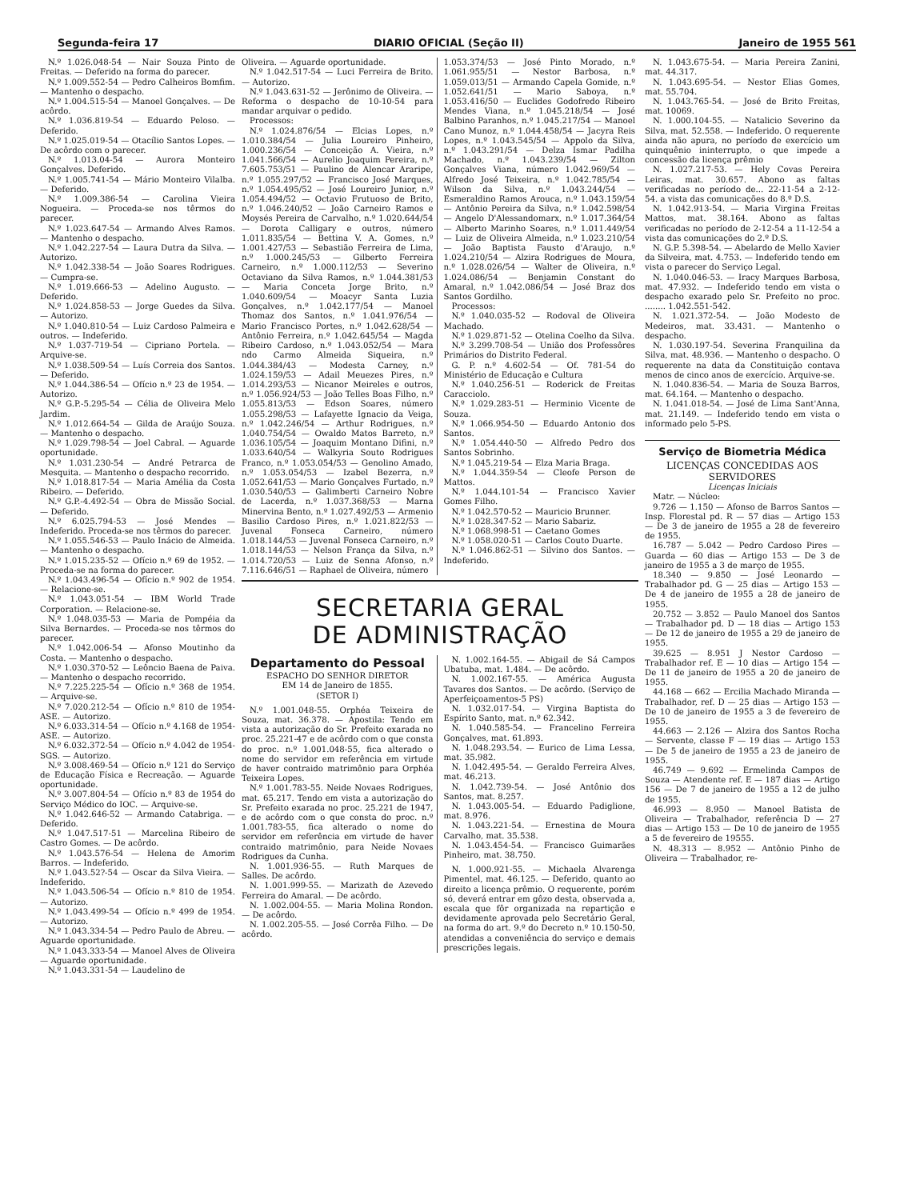Segunda-feira 17 DIARIO OFICIAL (Seção II) Janeiro de 1955 561
N.º 1.026.048-54 — Nair Souza Pinto de Freitas. — Deferido na forma do parecer.
N.º 1.009.552-54 — Pedro Calheiros Bomfim. — Mantenho o despacho.
N.º 1.004.515-54 — Manoel Gonçalves. — De acôrdo.
N.º 1.036.819-54 — Eduardo Peloso. — Deferido.
N.º 1.025.019-54 — Otacílio Santos Lopes. — De acôrdo com o parecer.
N.º 1.013.04-54 — Aurora Monteiro Gonçalves. Deferido.
N.º 1.005.741-54 — Mário Monteiro Vilalba. — Deferido.
N.º 1.009.386-54 — Carolina Vieira Nogueira. — Proceda-se nos têrmos do parecer.
N.º 1.023.647-54 — Armando Alves Ramos. — Mantenho o despacho.
N.º 1.042.227-54 — Laura Dutra da Silva. — Autorizo.
N.º 1.042.338-54 — João Soares Rodrigues. — Cumpra-se.
N.º 1.019.666-53 — Adelino Augusto. — Deferido.
N.º 1.024.858-53 — Jorge Guedes da Silva. — Autorizo.
N.º 1.040.810-54 — Luiz Cardoso Palmeira e outros. — Indeferido.
N.º 1.037-719-54 — Cipriano Portela. — Arquive-se.
N.º 1.038.509-54 — Luís Correia dos Santos. — Deferido.
N.º 1.044.386-54 — Ofício n.º 23 de 1954. — Autorizo.
N.º G.P.-5.295-54 — Célia de Oliveira Melo Jardim.
N.º 1.012.664-54 — Gilda de Araújo Souza. — Mantenho o despacho.
N.º 1.029.798-54 — Joel Cabral. — Aguarde oportunidade.
N.º 1.031.230-54 — André Petrarca de Mesquita. — Mantenho o despacho recorrido.
N.º 1.018.817-54 — Maria Amélia da Costa Ribeiro. — Deferido.
N.º G.P.-4.492-54 — Obra de Missão Social. — Deferido.
N.º 6.025.794-53 — José Mendes — Indeferido. Proceda-se nos têrmos do parecer.
N.º 1.055.546-53 — Paulo Inácio de Almeida. — Mantenho o despacho.
N.º 1.015.235-52 — Ofício n.º 69 de 1952. — Proceda-se na forma do parecer.
N.º 1.043.496-54 — Ofício n.º 902 de 1954. — Relacione-se.
N.º 1.043.051-54 — IBM World Trade Corporation. — Relacione-se.
N.º 1.048.035-53 — Maria de Pompéia da Silva Bernardes. — Proceda-se nos têrmos do parecer.
N.º 1.042.006-54 — Afonso Moutinho da Costa. — Mantenho o despacho.
N.º 1.030.370-52 — Leôncio Baena de Paiva. — Mantenho o despacho recorrido.
N.º 7.225.225-54 — Ofício n.º 368 de 1954. — Arquive-se.
N.º 7.020.212-54 — Ofício n.º 810 de 1954-ASE. — Autorizo.
N.º 6.033.314-54 — Ofício n.º 4.168 de 1954-ASE. — Autorizo.
N.º 6.032.372-54 — Ofício n.º 4.042 de 1954-SGS. — Autorizo.
N.º 3.008.469-54 — Ofício n.º 121 do Serviço de Educação Física e Recreação. — Aguarde oportunidade.
N.º 3.007.804-54 — Ofício n.º 83 de 1954 do Serviço Médico do IOC. — Arquive-se.
N.º 1.042.646-52 — Armando Catabriga. — Deferido.
N.º 1.047.517-51 — Marcelina Ribeiro de Castro Gomes. — De acôrdo.
N.º 1.043.576-54 — Helena de Amorim Barros. — Indeferido.
N.º 1.043.52?-54 — Oscar da Silva Vieira. — Indeferido.
N.º 1.043.506-54 — Ofício n.º 810 de 1954. — Autorizo.
N.º 1.043.499-54 — Ofício n.º 499 de 1954. — Autorizo.
N.º 1.043.334-54 — Pedro Paulo de Abreu. — Aguarde oportunidade.
N.º 1.043.333-54 — Manoel Alves de Oliveira — Aguarde oportunidade.
N.º 1.043.331-54 — Laudelino de
Oliveira. — Aguarde oportunidade.
N.º 1.042.517-54 — Luci Ferreira de Brito. — Autorizo.
N.º 1.043.631-52 — Jerônimo de Oliveira. — Reforma o despacho de 10-10-54 para mandar arquivar o pedido.
Processos:
N.º 1.024.876/54 — Elcias Lopes, n.º 1.010.384/54 — Julia Loureiro Pinheiro, 1.000.236/54 — Conceição A. Vieira, n.º 1.041.566/54 — Aurelio Joaquim Pereira, n.º 7.605.753/51 — Paulino de Alencar Araripe, n.º 1.055.297/52 — Francisco José Marques, n.º 1.054.495/52 — José Loureiro Junior, n.º 1.054.494/52 — Octavio Frutuoso de Brito, n.º 1.046.240/52 — João Carneiro Ramos e Moysés Pereira de Carvalho, n.º 1.020.644/54 — Dorota Calligary e outros, número 1.011.835/54 — Bettina V. A. Gomes, n.º 1.001.427/53 — Sebastião Ferreira de Lima, n.º 1.000.245/53 — Gilberto Ferreira Carneiro, n.º 1.000.112/53 — Severino Octaviano da Silva Ramos, n.º 1.044.381/53 — Maria Conceta Jorge Brito, n.º 1.040.609/54 — Moacyr Santa Luzia Gonçalves, n.º 1.042.177/54 — Manoel Thomaz dos Santos, n.º 1.041.976/54 — Mario Francisco Portes, n.º 1.042.628/54 — Antônio Ferreira, n.º 1.042.645/54 — Magda Ribeiro Cardoso, n.º 1.043.052/54 — Mara ndo Carmo Almeida Siqueira, n.º 1.044.384/43 — Modesta Carney, n.º 1.024.159/53 — Adail Meuezes Pires, n.º 1.014.293/53 — Nicanor Meireles e outros, n.º 1.056.924/53 — João Telles Boas Filho, n.º 1.055.813/53 — Edson Soares, número 1.055.298/53 — Lafayette Ignacio da Veiga, n.º 1.042.246/54 — Arthur Rodrigues, n.º 1.040.754/54 — Owaldo Matos Barreto, n.º 1.036.105/54 — Joaquim Montano Difini, n.º 1.033.640/54 — Walkyria Souto Rodrigues Franco, n.º 1.053.054/53 — Genolino Amado, n.º 1.053.054/53 — Izabel Bezerra, n.º 1.052.641/53 — Mario Gonçalves Furtado, n.º 1.030.540/53 — Galimberti Carneiro Nobre de Lacerda, n.º 1.037.368/53 — Marna Minervina Bento, n.º 1.027.492/53 — Armenio Basilio Cardoso Pires, n.º 1.021.822/53 — Juvenal Fonseca Carneiro, número 1.018.144/53 — Juvenal Fonseca Carneiro, n.º 1.018.144/53 — Nelson França da Silva, n.º 1.014.720/53 — Luiz de Senna Afonso, n.º 7.116.646/51 — Raphael de Oliveira, número
1.053.374/53 — José Pinto Morado, n.º 1.061.955/51 — Nestor Barbosa, n.º 1.059.013/51 — Armando Capela Gomide, n.º 1.052.641/51 — Mario Saboya, n.º 1.053.416/50 — Euclides Godofredo Ribeiro Mendes Viana, n.º 1.045.218/54 — José Balbino Paranhos, n.º 1.045.217/54 — Manoel Cano Munoz, n.º 1.044.458/54 — Jacyra Reis Lopes, n.º 1.043.545/54 — Appolo da Silva, n.º 1.043.291/54 — Delza Ismar Padilha Machado, n.º 1.043.239/54 — Zilton Gonçalves Viana, número 1.042.969/54 — Alfredo José Teixeira, n.º 1.042.785/54 — Wilson da Silva, n.º 1.043.244/54 — Esmeraldino Ramos Arouca, n.º 1.043.159/54 — Antônio Pereira da Silva, n.º 1.042.598/54 — Angelo D'Alessandomarx, n.º 1.017.364/54 — Alberto Marinho Soares, n.º 1.011.449/54 — Luiz de Oliveira Almeida, n.º 1.023.210/54 — João Baptista Fausto d'Araujo, n.º 1.024.210/54 — Alzira Rodrigues de Moura, n.º 1.028.026/54 — Walter de Oliveira, n.º 1.024.086/54 — Benjamin Constant do Amaral, n.º 1.042.086/54 — José Braz dos Santos Gordilho.
Processos:
N.º 1.040.035-52 — Rodoval de Oliveira Machado.
N.º 1.029.871-52 — Otelina Coelho da Silva.
N.º 3.299.708-54 — União dos Professôres Primários do Distrito Federal.
G. P. n.º 4.602-54 — Of. 781-54 do Ministério de Educação e Cultura
N.º 1.040.256-51 — Roderick de Freitas Caracciolo.
N.º 1.029.283-51 — Herminio Vicente de Souza.
N.º 1.066.954-50 — Eduardo Antonio dos Santos.
N.º 1.054.440-50 — Alfredo Pedro dos Santos Sobrinho.
N.º 1.045.219-54 — Elza Maria Braga.
N.º 1.044.359-54 — Cleofe Person de Mattos.
N.º 1.044.101-54 — Francisco Xavier Gomes Filho.
N.º 1.042.570-52 — Mauricio Brunner.
N.º 1.028.347-52 — Mario Sabariz.
N.º 1.068.998-51 — Caetano Gomes
N.º 1.058.020-51 — Carlos Couto Duarte.
N.º 1.046.862-51 — Silvino dos Santos. — Indeferido.
SECRETARIA GERAL
DE ADMINISTRAÇÃO
Departamento do Pessoal
ESPACHO DO SENHOR DIRETOR
EM 14 de Janeiro de 1855.
(SETOR I)
N.º 1.001.048-55. Orphéa Teixeira de Souza, mat. 36.378. — Apostila: Tendo em vista a autorização do Sr. Prefeito exarada no proc. 25.221-47 e de acôrdo com o que consta do proc. n.º 1.001.048-55, fica alterado o nome do servidor em referência em virtude de haver contraido matrimônio para Orphéa Teixeira Lopes.
N.º 1.001.783-55. Neide Novaes Rodrigues, mat. 65.217. Tendo em vista a autorização do Sr. Prefeito exarada no proc. 25.221 de 1947, e de acôrdo com o que consta do proc. n.º 1.001.783-55, fica alterado o nome do servidor em referência em virtude de haver contraido matrimônio, para Neide Novaes Rodrigues da Cunha.
N. 1.001.936-55. — Ruth Marques de Salles. De acôrdo.
N. 1.001.999-55. — Marizath de Azevedo Ferreira do Amaral. — De acôrdo.
N. 1.002.004-55. — Maria Molina Rondon. — De acôrdo.
N. 1.002.205-55. — José Corrêa Filho. — De acôrdo.
N. 1.002.164-55. — Abigail de Sá Campos Ubatuba, mat. 1.484. — De acôrdo.
N. 1.002.167-55. — América Augusta Tavares dos Santos. — De acôrdo. (Serviço de Aperfeiçoamentos-5 PS)
N. 1.032.017-54. — Virgina Baptista do Espírito Santo, mat. n.º 62.342.
N. 1.040.585-54. — Francelino Ferreira Gonçalves, mat. 61.893.
N. 1.048.293.54. — Eurico de Lima Lessa, mat. 35.982.
N. 1.042.495-54. — Geraldo Ferreira Alves, mat. 46.213.
N. 1.042.739-54. — José Antônio dos Santos, mat. 8.257.
N. 1.043.005-54. — Eduardo Padiglione, mat. 8.976.
N. 1.043.221-54. — Ernestina de Moura Carvalho, mat. 35.538.
N. 1.043.454-54. — Francisco Guimarães Pinheiro, mat. 38.750.
N. 1.000.921-55. — Michaela Alvarenga Pimentel, mat. 46.125. — Deferido, quanto ao direito a licença prêmio. O requerente, porém só, deverá entrar em gôzo desta, observada a, escala que fôr organizada na repartição e devidamente aprovada pelo Secretário Geral, na forma do art. 9.º do Decreto n.º 10.150-50, atendidas a conveniência do serviço e demais prescrições legais.
N. 1.043.675-54. — Maria Pereira Zanini, mat. 44.317.
N. 1.043.695-54. — Nestor Elias Gomes, mat. 55.704.
N. 1.043.765-54. — José de Brito Freitas, mat. 10069.
N. 1.000.104-55. — Natalicio Severino da Silva, mat. 52.558. — Indeferido. O requerente ainda não apura, no período de exercício um quinquênio ininterrupto, o que impede a concessão da licença prêmio
N. 1.027.217-53. — Hely Covas Pereira Leiras, mat. 30.657. Abono as faltas verificadas no período de... 22-11-54 a 2-12-54. a vista das comunicações do 8.º D.S.
N. 1.042.913-54. — Maria Virgina Freitas Mattos, mat. 38.164. Abono as faltas verificadas no período de 2-12-54 a 11-12-54 a vista das comunicações do 2.º D.S.
N. G.P. 5.398-54. — Abelardo de Mello Xavier da Silveira, mat. 4.753. — Indeferido tendo em vista o parecer do Serviço Legal.
N. 1.040.046-53. — Iracy Marques Barbosa, mat. 47.932. — Indeferido tendo em vista o despacho exarado pelo Sr. Prefeito no proc. ........ 1.042.551-542.
N. 1.021.372-54. — João Modesto de Medeiros, mat. 33.431. — Mantenho o despacho.
N. 1.030.197-54. Severina Franquilina da Silva, mat. 48.936. — Mantenho o despacho. O requerente na data da Constituição contava menos de cinco anos de exercício. Arquive-se.
N. 1.040.836-54. — Maria de Souza Barros, mat. 64.164. — Mantenho o despacho.
N. 1.041.018-54. — José de Lima Sant'Anna, mat. 21.149. — Indeferido tendo em vista o informado pelo 5-PS.
Serviço de Biometria Médica
LICENÇAS CONCEDIDAS AOS SERVIDORES
Licenças Iniciais
Matr. — Núcleo:
9.726 — 1.150 — Afonso de Barros Santos — Insp. Florestal pd. R — 57 dias — Artigo 153 — De 3 de janeiro de 1955 a 28 de fevereiro de 1955.
16.787 — 5.042 — Pedro Cardoso Pires — Guarda — 60 dias — Artigo 153 — De 3 de janeiro de 1955 a 3 de março de 1955.
18.340 — 9.850 — José Leonardo — Trabalhador pd. G — 25 dias — Artigo 153 — De 4 de janeiro de 1955 a 28 de janeiro de 1955.
20.752 — 3.852 — Paulo Manoel dos Santos — Trabalhador pd. D — 18 dias — Artigo 153 — De 12 de janeiro de 1955 a 29 de janeiro de 1955.
39.625 — 8.951 J Nestor Cardoso — Trabalhador ref. E — 10 dias — Artigo 154 — De 11 de janeiro de 1955 a 20 de janeiro de 1955.
44.168 — 662 — Ercilia Machado Miranda — Trabalhador, ref. D — 25 dias — Artigo 153 — De 10 de janeiro de 1955 a 3 de fevereiro de 1955.
44.663 — 2.126 — Alzira dos Santos Rocha — Servente, classe F — 19 dias — Artigo 153 — De 5 de janeiro de 1955 a 23 de janeiro de 1955.
46.749 — 9.692 — Ermelinda Campos de Souza — Atendente ref. E — 187 dias — Artigo 156 — De 7 de janeiro de 1955 a 12 de julho de 1955.
46.993 — 8.950 — Manoel Batista de Oliveira — Trabalhador, referência D — 27 dias — Artigo 153 — De 10 de janeiro de 1955 a 5 de fevereiro de 19555.
N. 48.313 — 8.952 — Antônio Pinho de Oliveira — Trabalhador, re-